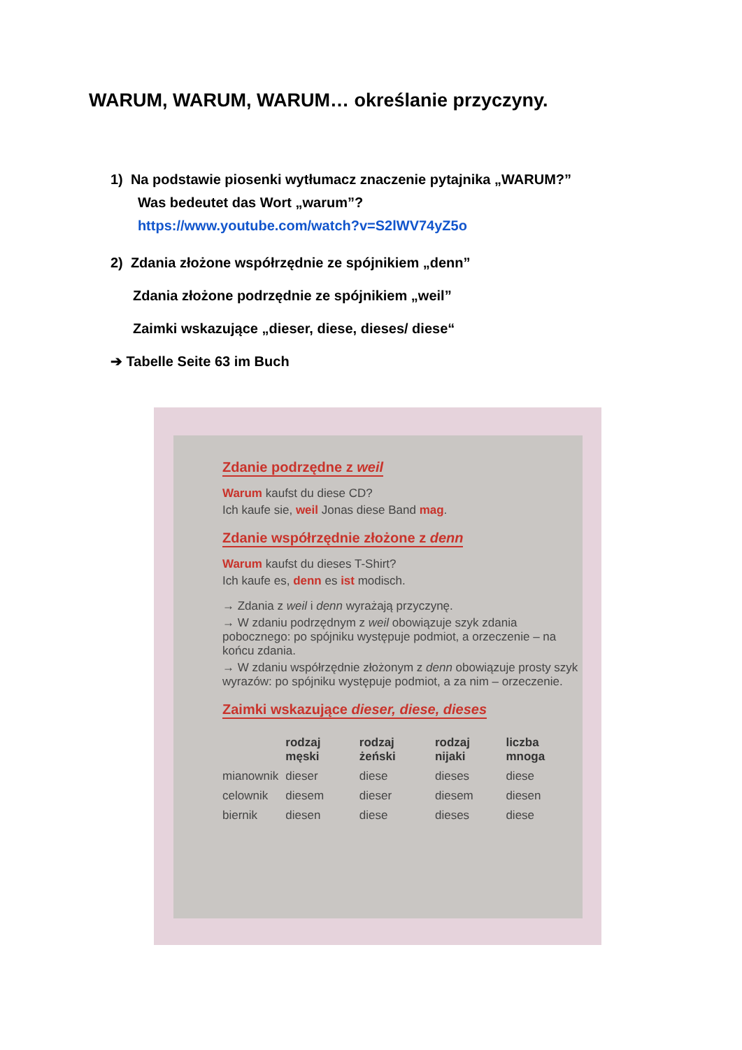WARUM, WARUM, WARUM… określanie przyczyny.
1) Na podstawie piosenki wytłumacz znaczenie pytajnika „WARUM?”
Was bedeutet das Wort „warum”?
https://www.youtube.com/watch?v=S2lWV74yZ5o
2) Zdania złożone współrzędnie ze spójnikiem „denn”
Zdania złożone podrzędnie ze spójnikiem „weil”
Zaimki wskazujące „dieser, diese, dieses/ diese“
➔ Tabelle Seite 63 im Buch
Zdanie podrzędne z weil
Warum kaufst du diese CD?
Ich kaufe sie, weil Jonas diese Band mag.
Zdanie współrzędnie złożone z denn
Warum kaufst du dieses T-Shirt?
Ich kaufe es, denn es ist modisch.
→ Zdania z weil i denn wyrażają przyczynę.
→ W zdaniu podrzędnym z weil obowiązuje szyk zdania pobocznego: po spójniku występuje podmiot, a orzeczenie – na końcu zdania.
→ W zdaniu współrzędnie złożonym z denn obowiązuje prosty szyk wyrazów: po spójniku występuje podmiot, a za nim – orzeczenie.
Zaimki wskazujące dieser, diese, dieses
| | rodzaj męski | rodzaj żeński | rodzaj nijaki | liczba mnoga |
| --- | --- | --- | --- | --- |
| mianownik | dieser | diese | dieses | diese |
| celownik | diesem | dieser | diesem | diesen |
| biernik | diesen | diese | dieses | diese |